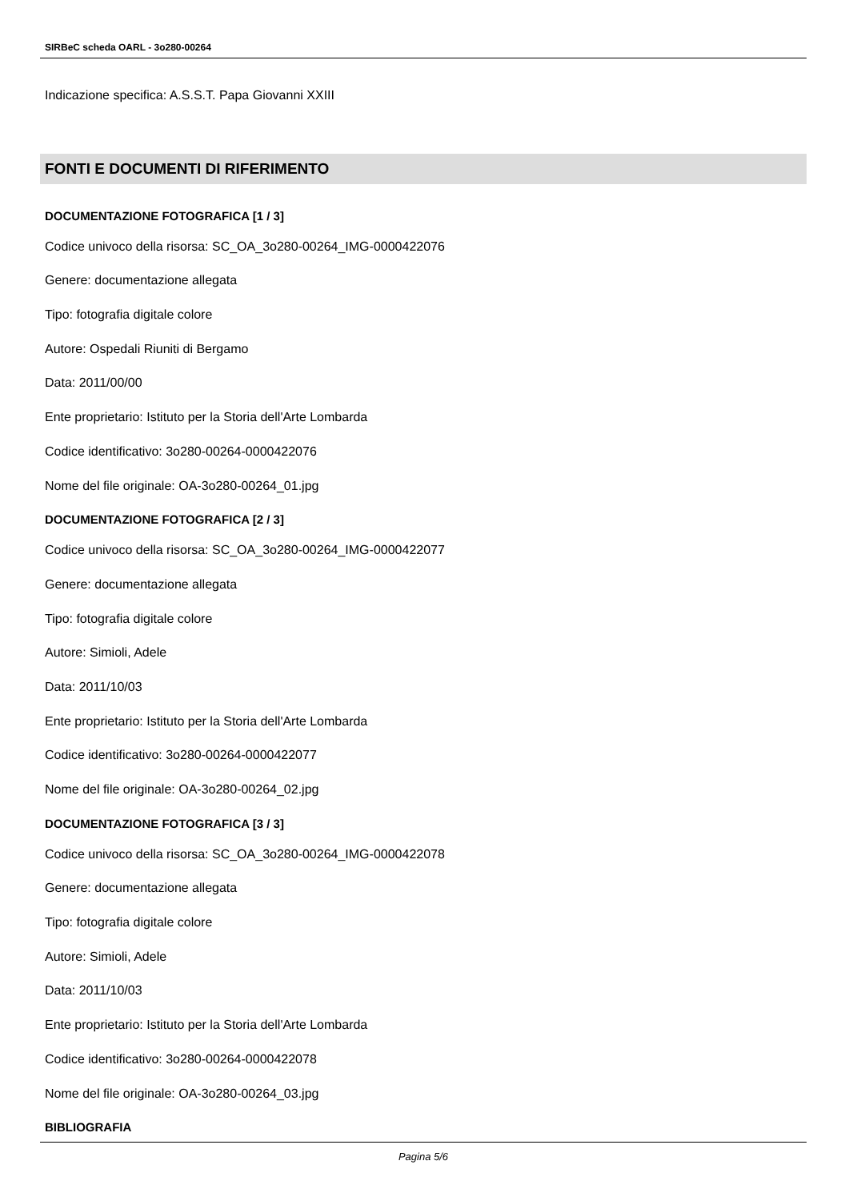SIRBeC scheda OARL - 3o280-00264
Indicazione specifica: A.S.S.T. Papa Giovanni XXIII
FONTI E DOCUMENTI DI RIFERIMENTO
DOCUMENTAZIONE FOTOGRAFICA [1 / 3]
Codice univoco della risorsa: SC_OA_3o280-00264_IMG-0000422076
Genere: documentazione allegata
Tipo: fotografia digitale colore
Autore: Ospedali Riuniti di Bergamo
Data: 2011/00/00
Ente proprietario: Istituto per la Storia dell'Arte Lombarda
Codice identificativo: 3o280-00264-0000422076
Nome del file originale: OA-3o280-00264_01.jpg
DOCUMENTAZIONE FOTOGRAFICA [2 / 3]
Codice univoco della risorsa: SC_OA_3o280-00264_IMG-0000422077
Genere: documentazione allegata
Tipo: fotografia digitale colore
Autore: Simioli, Adele
Data: 2011/10/03
Ente proprietario: Istituto per la Storia dell'Arte Lombarda
Codice identificativo: 3o280-00264-0000422077
Nome del file originale: OA-3o280-00264_02.jpg
DOCUMENTAZIONE FOTOGRAFICA [3 / 3]
Codice univoco della risorsa: SC_OA_3o280-00264_IMG-0000422078
Genere: documentazione allegata
Tipo: fotografia digitale colore
Autore: Simioli, Adele
Data: 2011/10/03
Ente proprietario: Istituto per la Storia dell'Arte Lombarda
Codice identificativo: 3o280-00264-0000422078
Nome del file originale: OA-3o280-00264_03.jpg
BIBLIOGRAFIA
Pagina 5/6